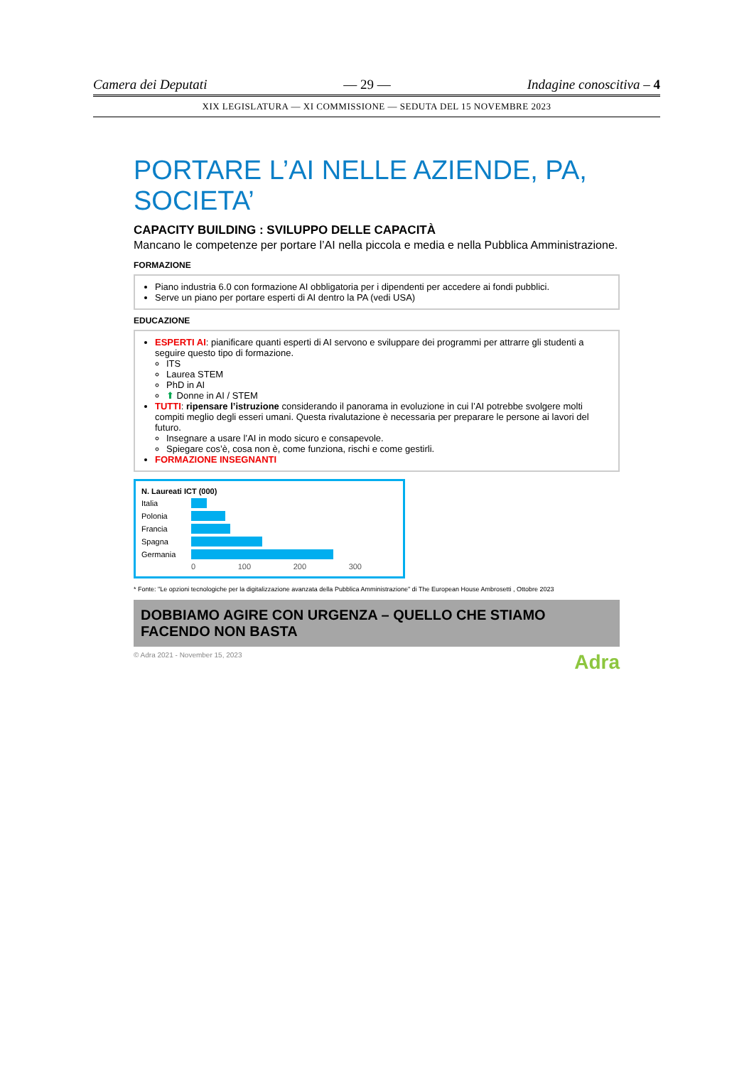Camera dei Deputati — 29 — Indagine conoscitiva – 4
XIX LEGISLATURA — XI COMMISSIONE — SEDUTA DEL 15 NOVEMBRE 2023
PORTARE L’AI NELLE AZIENDE, PA, SOCIETA’
CAPACITY BUILDING : SVILUPPO DELLE CAPACITÀ
Mancano le competenze per portare l’AI nella piccola e media e nella Pubblica Amministrazione.
FORMAZIONE
Piano industria 6.0 con formazione AI obbligatoria per i dipendenti per accedere ai fondi pubblici.
Serve un piano per portare esperti di AI dentro la PA (vedi USA)
EDUCAZIONE
ESPERTI AI: pianificare quanti esperti di AI servono e sviluppare dei programmi per attrarre gli studenti a seguire questo tipo di formazione.
ITS
Laurea STEM
PhD in AI
⬆ Donne in AI / STEM
TUTTI: ripensare l’istruzione considerando il panorama in evoluzione in cui l’AI potrebbe svolgere molti compiti meglio degli esseri umani. Questa rivalutazione è necessaria per preparare le persone ai lavori del futuro.
Insegnare a usare l’AI in modo sicuro e consapevole.
Spiegare cos’è, cosa non è, come funziona, rischi e come gestirli.
FORMAZIONE INSEGNANTI
N. Laureati ICT (000)
Italia
Polonia
Francia
Spagna
Germania
0 100 200 300
* Fonte: "Le opzioni tecnologiche per la digitalizzazione avanzata della Pubblica Amministrazione" di The European House Ambrosetti , Ottobre 2023
DOBBIAMO AGIRE CON URGENZA – QUELLO CHE STIAMO FACENDO NON BASTA
© Adra 2021 - November 15, 2023 Adra